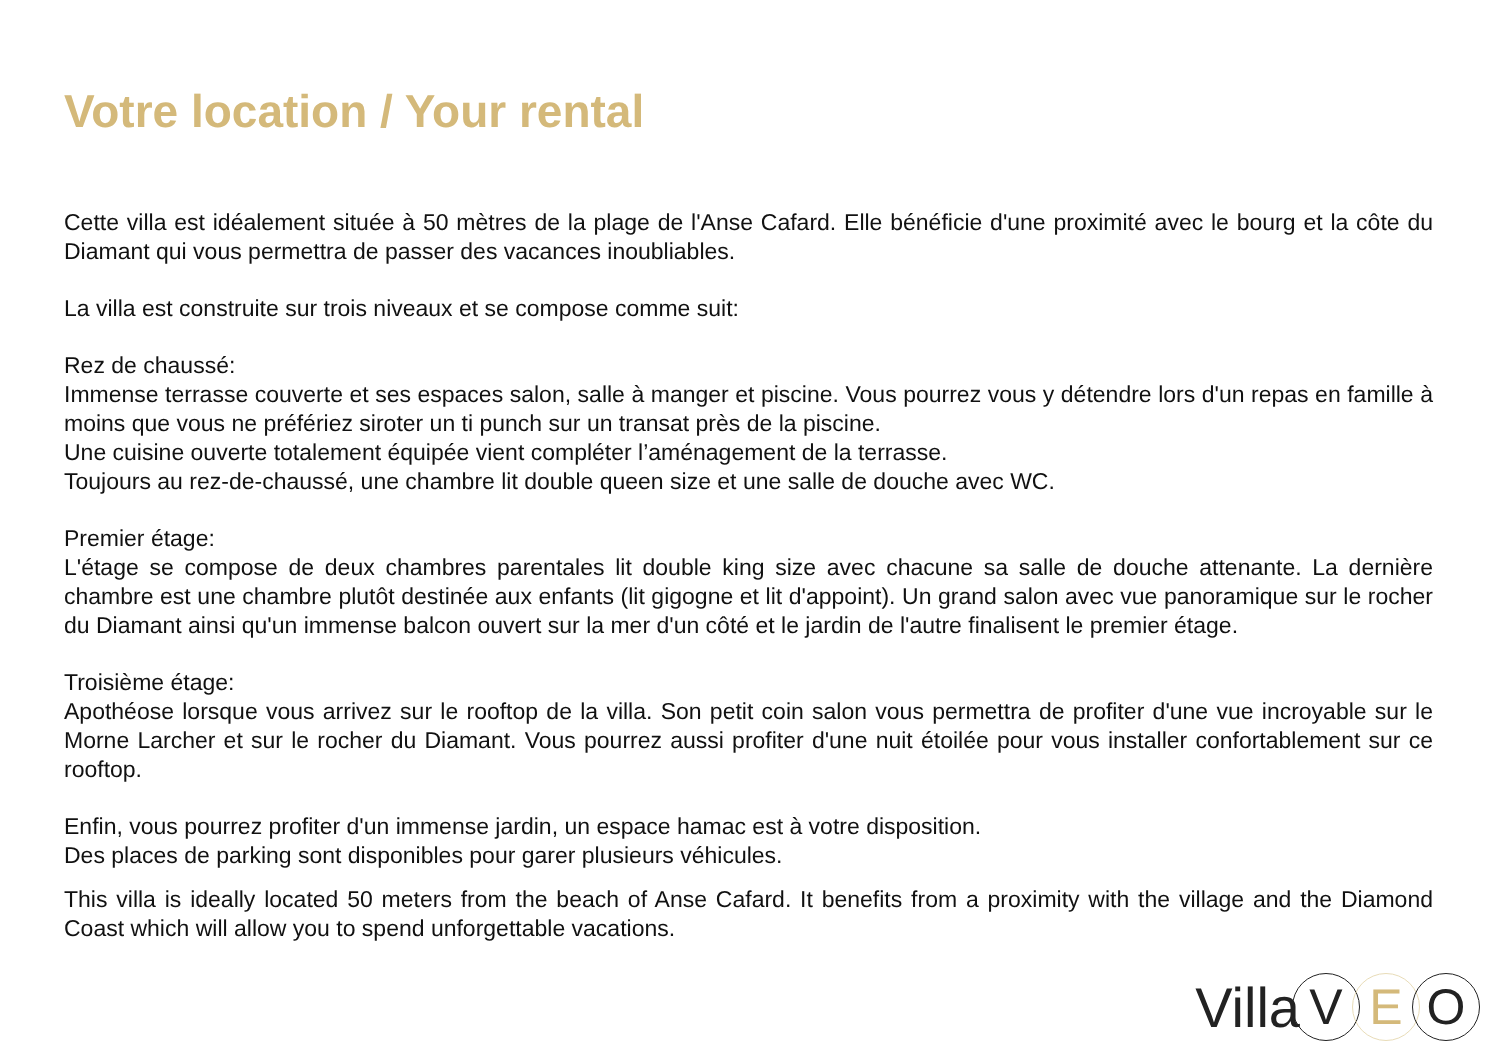Votre location / Your rental
Cette villa est idéalement située à 50 mètres de la plage de l'Anse Cafard. Elle bénéficie d'une proximité avec le bourg et la côte du Diamant qui vous permettra de passer des vacances inoubliables.
La villa est construite sur trois niveaux et se compose comme suit:
Rez de chaussé:
Immense terrasse couverte et ses espaces salon, salle à manger et piscine. Vous pourrez vous y détendre lors d'un repas en famille à moins que vous ne préfériez siroter un ti punch sur un transat près de la piscine.
Une cuisine ouverte totalement équipée vient compléter l’aménagement de la terrasse.
Toujours au rez-de-chaussé, une chambre lit double queen size et une salle de douche avec WC.
Premier étage:
L'étage se compose de deux chambres parentales lit double king size avec chacune sa salle de douche attenante. La dernière chambre est une chambre plutôt destinée aux enfants (lit gigogne et lit d'appoint). Un grand salon avec vue panoramique sur le rocher du Diamant ainsi qu'un immense balcon ouvert sur la mer d'un côté et le jardin de l'autre finalisent le premier étage.
Troisième étage:
Apothéose lorsque vous arrivez sur le rooftop de la villa. Son petit coin salon vous permettra de profiter d'une vue incroyable sur le Morne Larcher et sur le rocher du Diamant. Vous pourrez aussi profiter d'une nuit étoilée pour vous installer confortablement sur ce rooftop.
Enfin, vous pourrez profiter d'un immense jardin, un espace hamac est à votre disposition.
Des places de parking sont disponibles pour garer plusieurs véhicules.
This villa is ideally located 50 meters from the beach of Anse Cafard. It benefits from a proximity with the village and the Diamond Coast which will allow you to spend unforgettable vacations.
Villa V E O